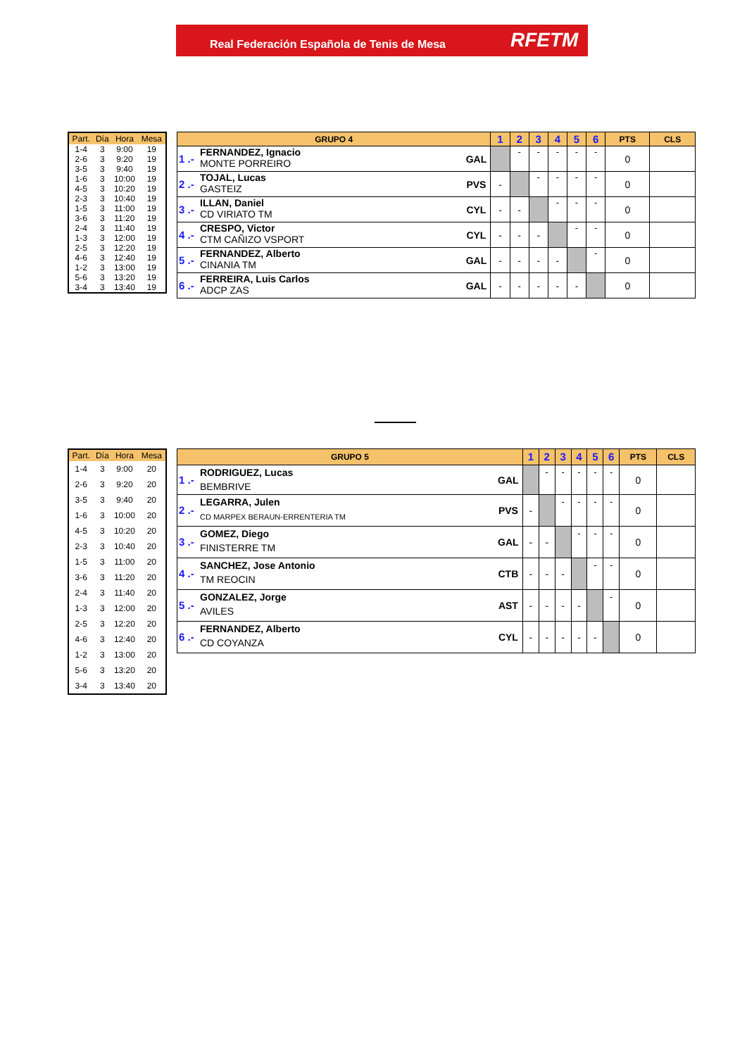Real Federación Española de Tenis de Mesa RFETM
| Part. | Día | Hora | Mesa |
| --- | --- | --- | --- |
| 1-4 | 3 | 9:00 | 19 |
| 2-6 | 3 | 9:20 | 19 |
| 3-5 | 3 | 9:40 | 19 |
| 1-6 | 3 | 10:00 | 19 |
| 4-5 | 3 | 10:20 | 19 |
| 2-3 | 3 | 10:40 | 19 |
| 1-5 | 3 | 11:00 | 19 |
| 3-6 | 3 | 11:20 | 19 |
| 2-4 | 3 | 11:40 | 19 |
| 1-3 | 3 | 12:00 | 19 |
| 2-5 | 3 | 12:20 | 19 |
| 4-6 | 3 | 12:40 | 19 |
| 1-2 | 3 | 13:00 | 19 |
| 5-6 | 3 | 13:20 | 19 |
| 3-4 | 3 | 13:40 | 19 |
| GRUPO 4 | | | 1 | 2 | 3 | 4 | 5 | 6 | PTS | CLS |
| --- | --- | --- | --- | --- | --- | --- | --- | --- | --- | --- |
| 1 .- | FERNANDEZ, Ignacio MONTE PORREIRO | GAL | | - | - | - | - | - | 0 | |
| 2 .- | TOJAL, Lucas GASTEIZ | PVS | - | | - | - | - | - | 0 | |
| 3 .- | ILLAN, Daniel CD VIRIATO TM | CYL | - | - | | - | - | - | 0 | |
| 4 .- | CRESPO, Victor CTM CAÑIZO VSPORT | CYL | - | - | - | | - | - | 0 | |
| 5 .- | FERNANDEZ, Alberto CINANIA TM | GAL | - | - | - | - | | - | 0 | |
| 6 .- | FERREIRA, Luis Carlos ADCP ZAS | GAL | - | - | - | - | - | | 0 | |
| Part. | Día | Hora | Mesa |
| --- | --- | --- | --- |
| 1-4 | 3 | 9:00 | 20 |
| 2-6 | 3 | 9:20 | 20 |
| 3-5 | 3 | 9:40 | 20 |
| 1-6 | 3 | 10:00 | 20 |
| 4-5 | 3 | 10:20 | 20 |
| 2-3 | 3 | 10:40 | 20 |
| 1-5 | 3 | 11:00 | 20 |
| 3-6 | 3 | 11:20 | 20 |
| 2-4 | 3 | 11:40 | 20 |
| 1-3 | 3 | 12:00 | 20 |
| 2-5 | 3 | 12:20 | 20 |
| 4-6 | 3 | 12:40 | 20 |
| 1-2 | 3 | 13:00 | 20 |
| 5-6 | 3 | 13:20 | 20 |
| 3-4 | 3 | 13:40 | 20 |
| GRUPO 5 | | | 1 | 2 | 3 | 4 | 5 | 6 | PTS | CLS |
| --- | --- | --- | --- | --- | --- | --- | --- | --- | --- | --- |
| 1 .- | RODRIGUEZ, Lucas BEMBRIVE | GAL | | - | - | - | - | - | 0 | |
| 2 .- | LEGARRA, Julen CD MARPEX BERAUN-ERRENTERIA TM | PVS | - | | - | - | - | - | 0 | |
| 3 .- | GOMEZ, Diego FINISTERRE TM | GAL | - | - | | - | - | - | 0 | |
| 4 .- | SANCHEZ, Jose Antonio TM REOCIN | CTB | - | - | - | | - | - | 0 | |
| 5 .- | GONZALEZ, Jorge AVILES | AST | - | - | - | - | | - | 0 | |
| 6 .- | FERNANDEZ, Alberto CD COYANZA | CYL | - | - | - | - | - | | 0 | |